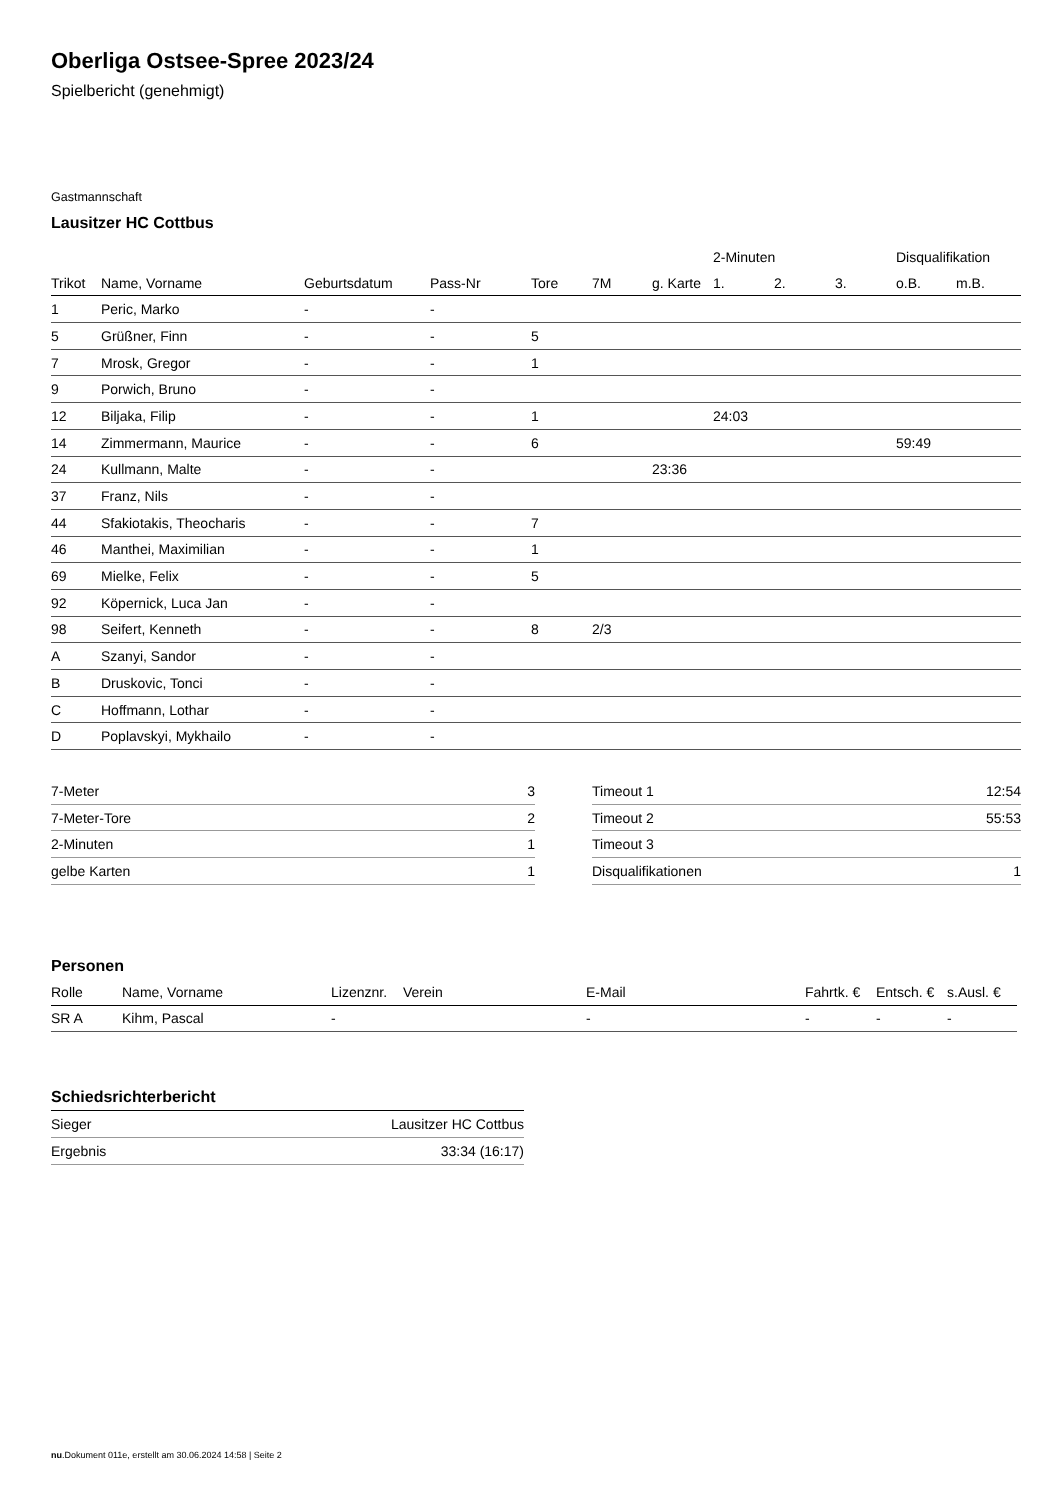Oberliga Ostsee-Spree 2023/24
Spielbericht (genehmigt)
Gastmannschaft
Lausitzer HC Cottbus
| | | | | | | | 2-Minuten | | | Disqualifikation | |
| --- | --- | --- | --- | --- | --- | --- | --- | --- | --- | --- | --- |
| Trikot | Name, Vorname | Geburtsdatum | Pass-Nr | Tore | 7M | g. Karte | 1. | 2. | 3. | o.B. | m.B. |
| 1 | Peric, Marko | - | - | | | | | | | | |
| 5 | Grüßner, Finn | - | - | 5 | | | | | | | |
| 7 | Mrosk, Gregor | - | - | 1 | | | | | | | |
| 9 | Porwich, Bruno | - | - | | | | | | | | |
| 12 | Biljaka, Filip | - | - | 1 | | | 24:03 | | | | |
| 14 | Zimmermann, Maurice | - | - | 6 | | | | | | 59:49 | |
| 24 | Kullmann, Malte | - | - | | | 23:36 | | | | | |
| 37 | Franz, Nils | - | - | | | | | | | | |
| 44 | Sfakiotakis, Theocharis | - | - | 7 | | | | | | | |
| 46 | Manthei, Maximilian | - | - | 1 | | | | | | | |
| 69 | Mielke, Felix | - | - | 5 | | | | | | | |
| 92 | Köpernick, Luca Jan | - | - | | | | | | | | |
| 98 | Seifert, Kenneth | - | - | 8 | 2/3 | | | | | | |
| A | Szanyi, Sandor | - | - | | | | | | | | |
| B | Druskovic, Tonci | - | - | | | | | | | | |
| C | Hoffmann, Lothar | - | - | | | | | | | | |
| D | Poplavskyi, Mykhailo | - | - | | | | | | | | |
| 7-Meter | 3 |
| 7-Meter-Tore | 2 |
| 2-Minuten | 1 |
| gelbe Karten | 1 |
| Timeout 1 | 12:54 |
| Timeout 2 | 55:53 |
| Timeout 3 | |
| Disqualifikationen | 1 |
Personen
| Rolle | Name, Vorname | Lizenznr. | Verein | E-Mail | Fahrtk. € | Entsch. € | s.Ausl. € |
| --- | --- | --- | --- | --- | --- | --- | --- |
| SR A | Kihm, Pascal | - | | - | - | - | - |
Schiedsrichterbericht
| Sieger | Lausitzer HC Cottbus |
| Ergebnis | 33:34 (16:17) |
nu.Dokument 011e, erstellt am 30.06.2024 14:58 | Seite 2